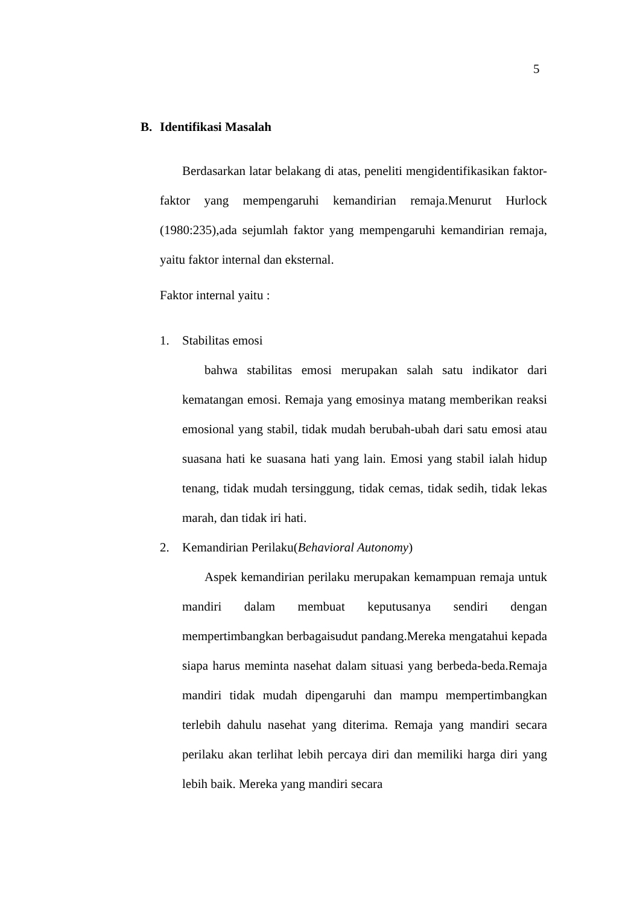5
B. Identifikasi Masalah
Berdasarkan latar belakang di atas, peneliti mengidentifikasikan faktor-faktor yang mempengaruhi kemandirian remaja.Menurut Hurlock (1980:235),ada sejumlah faktor yang mempengaruhi kemandirian remaja, yaitu faktor internal dan eksternal.
Faktor internal yaitu :
1. Stabilitas emosi
bahwa stabilitas emosi merupakan salah satu indikator dari kematangan emosi. Remaja yang emosinya matang memberikan reaksi emosional yang stabil, tidak mudah berubah-ubah dari satu emosi atau suasana hati ke suasana hati yang lain. Emosi yang stabil ialah hidup tenang, tidak mudah tersinggung, tidak cemas, tidak sedih, tidak lekas marah, dan tidak iri hati.
2. Kemandirian Perilaku(Behavioral Autonomy)
Aspek kemandirian perilaku merupakan kemampuan remaja untuk mandiri dalam membuat keputusanya sendiri dengan mempertimbangkan berbagaisudut pandang.Mereka mengatahui kepada siapa harus meminta nasehat dalam situasi yang berbeda-beda.Remaja mandiri tidak mudah dipengaruhi dan mampu mempertimbangkan terlebih dahulu nasehat yang diterima. Remaja yang mandiri secara perilaku akan terlihat lebih percaya diri dan memiliki harga diri yang lebih baik. Mereka yang mandiri secara